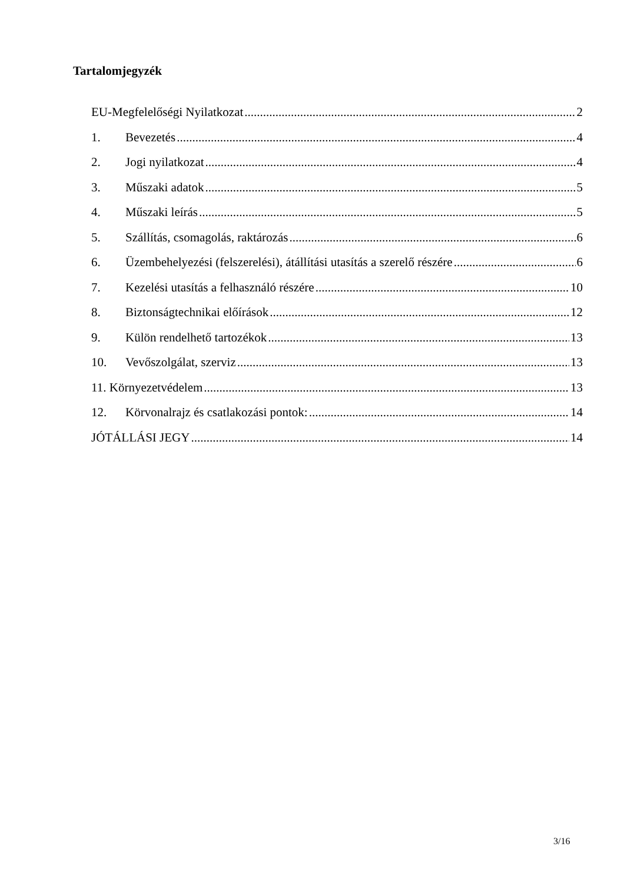Tartalomjegyzék
EU-Megfelelőségi Nyilatkozat 2
1. Bevezetés 4
2. Jogi nyilatkozat 4
3. Műszaki adatok 5
4. Műszaki leírás 5
5. Szállítás, csomagolás, raktározás 6
6. Üzembehelyezési (felszerelési), átállítási utasítás a szerelő részére 6
7. Kezelési utasítás a felhasználó részére 10
8. Biztonságtechnikai előírások 12
9. Külön rendelhető tartozékok 13
10. Vevőszolgálat, szerviz 13
11. Környezetvédelem 13
12. Körvonalrajz és csatlakozási pontok: 14
JÓTÁLLÁSI JEGY 14
3/16